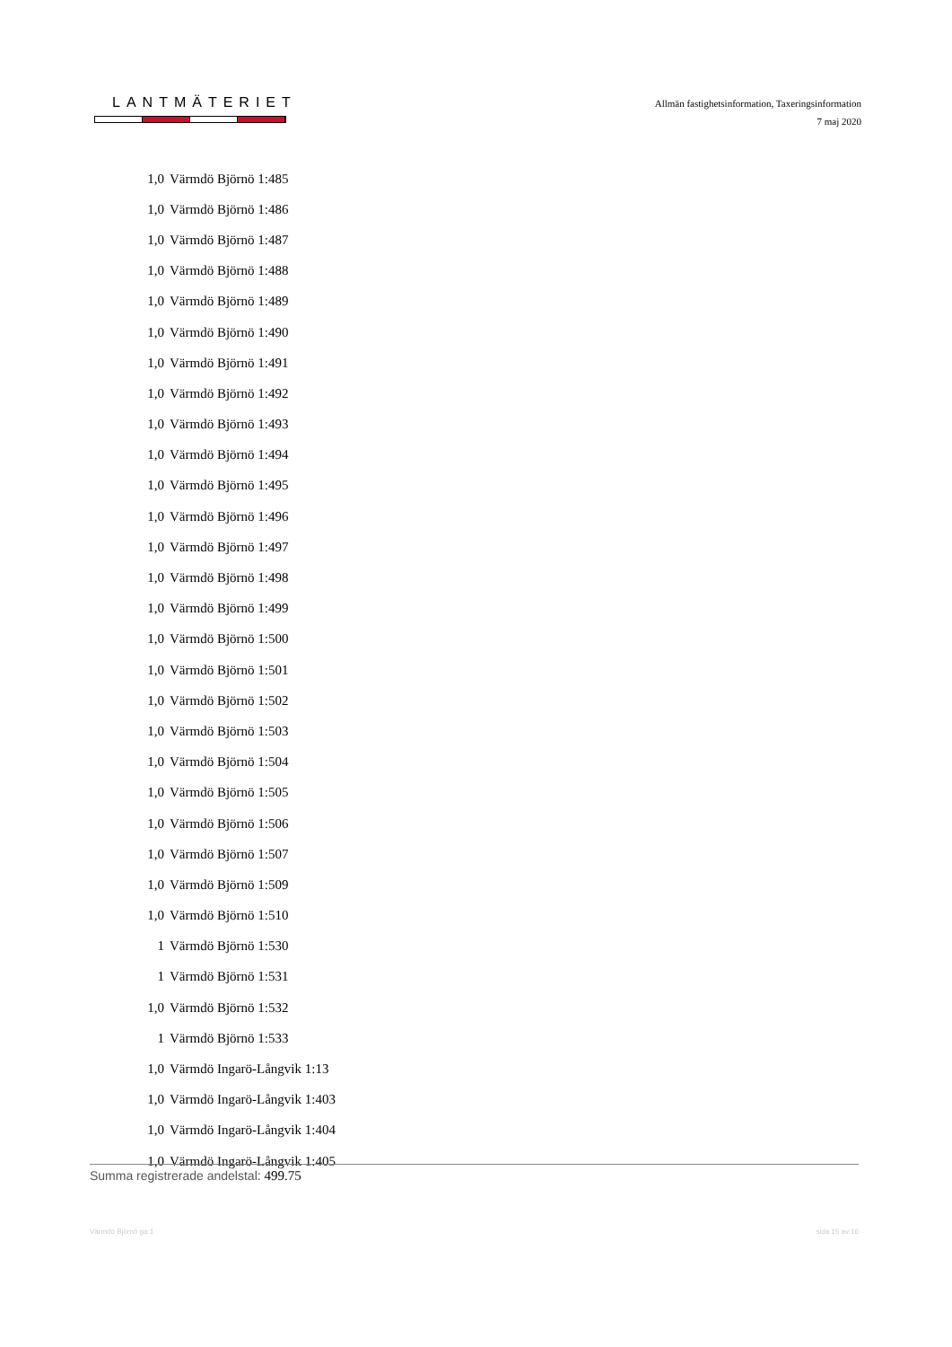LANTMÄTERIET
Allmän fastighetsinformation, Taxeringsinformation
7 maj 2020
| 1,0 | Värmdö Björnö 1:485 |
| 1,0 | Värmdö Björnö 1:486 |
| 1,0 | Värmdö Björnö 1:487 |
| 1,0 | Värmdö Björnö 1:488 |
| 1,0 | Värmdö Björnö 1:489 |
| 1,0 | Värmdö Björnö 1:490 |
| 1,0 | Värmdö Björnö 1:491 |
| 1,0 | Värmdö Björnö 1:492 |
| 1,0 | Värmdö Björnö 1:493 |
| 1,0 | Värmdö Björnö 1:494 |
| 1,0 | Värmdö Björnö 1:495 |
| 1,0 | Värmdö Björnö 1:496 |
| 1,0 | Värmdö Björnö 1:497 |
| 1,0 | Värmdö Björnö 1:498 |
| 1,0 | Värmdö Björnö 1:499 |
| 1,0 | Värmdö Björnö 1:500 |
| 1,0 | Värmdö Björnö 1:501 |
| 1,0 | Värmdö Björnö 1:502 |
| 1,0 | Värmdö Björnö 1:503 |
| 1,0 | Värmdö Björnö 1:504 |
| 1,0 | Värmdö Björnö 1:505 |
| 1,0 | Värmdö Björnö 1:506 |
| 1,0 | Värmdö Björnö 1:507 |
| 1,0 | Värmdö Björnö 1:509 |
| 1,0 | Värmdö Björnö 1:510 |
| 1 | Värmdö Björnö 1:530 |
| 1 | Värmdö Björnö 1:531 |
| 1,0 | Värmdö Björnö 1:532 |
| 1 | Värmdö Björnö 1:533 |
| 1,0 | Värmdö Ingarö-Långvik 1:13 |
| 1,0 | Värmdö Ingarö-Långvik 1:403 |
| 1,0 | Värmdö Ingarö-Långvik 1:404 |
| 1,0 | Värmdö Ingarö-Långvik 1:405 |
Summa registrerade andelstal: 499.75
Värmdö Björnö ga:1 sida 15 av 16